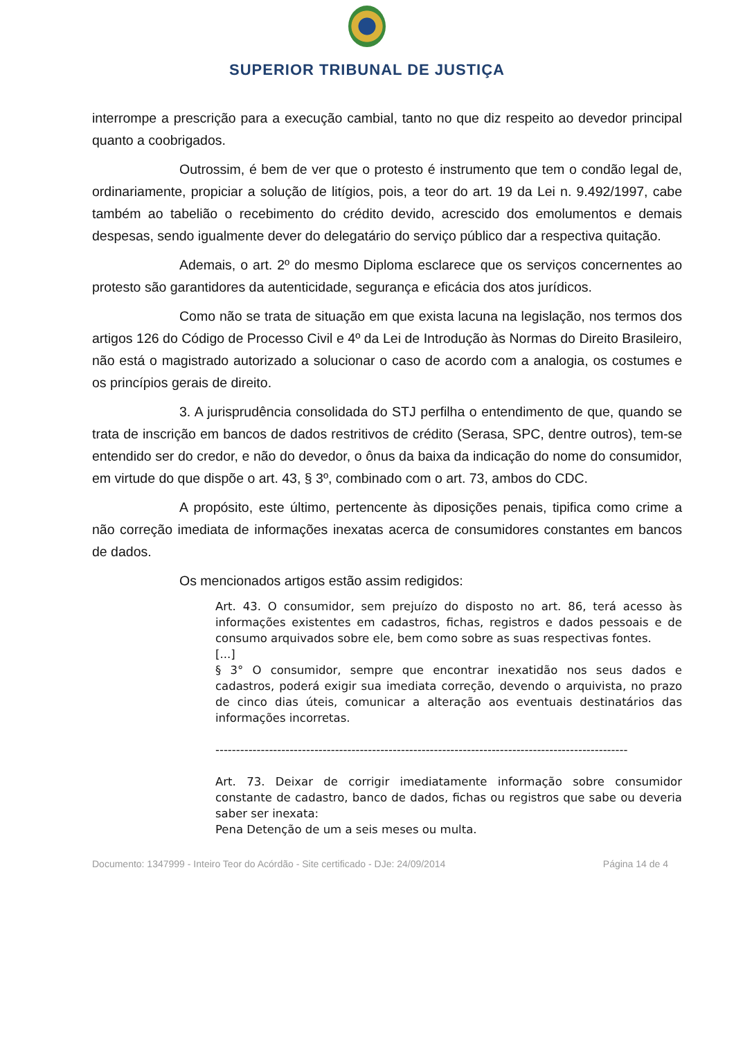SUPERIOR TRIBUNAL DE JUSTIÇA
interrompe a prescrição para a execução cambial, tanto no que diz respeito ao devedor principal quanto a coobrigados.
Outrossim, é bem de ver que o protesto é instrumento que tem o condão legal de, ordinariamente, propiciar a solução de litígios, pois, a teor do art. 19 da Lei n. 9.492/1997, cabe também ao tabelião o recebimento do crédito devido, acrescido dos emolumentos e demais despesas, sendo igualmente dever do delegatário do serviço público dar a respectiva quitação.
Ademais, o art. 2º do mesmo Diploma esclarece que os serviços concernentes ao protesto são garantidores da autenticidade, segurança e eficácia dos atos jurídicos.
Como não se trata de situação em que exista lacuna na legislação, nos termos dos artigos 126 do Código de Processo Civil e 4º da Lei de Introdução às Normas do Direito Brasileiro, não está o magistrado autorizado a solucionar o caso de acordo com a analogia, os costumes e os princípios gerais de direito.
3. A jurisprudência consolidada do STJ perfilha o entendimento de que, quando se trata de inscrição em bancos de dados restritivos de crédito (Serasa, SPC, dentre outros), tem-se entendido ser do credor, e não do devedor, o ônus da baixa da indicação do nome do consumidor, em virtude do que dispõe o art. 43, § 3º, combinado com o art. 73, ambos do CDC.
A propósito, este último, pertencente às diposições penais, tipifica como crime a não correção imediata de informações inexatas acerca de consumidores constantes em bancos de dados.
Os mencionados artigos estão assim redigidos:
Art. 43. O consumidor, sem prejuízo do disposto no art. 86, terá acesso às informações existentes em cadastros, fichas, registros e dados pessoais e de consumo arquivados sobre ele, bem como sobre as suas respectivas fontes.
[...]
§ 3° O consumidor, sempre que encontrar inexatidão nos seus dados e cadastros, poderá exigir sua imediata correção, devendo o arquivista, no prazo de cinco dias úteis, comunicar a alteração aos eventuais destinatários das informações incorretas.
----------------------------------------------------------------------------------------------------
Art. 73. Deixar de corrigir imediatamente informação sobre consumidor constante de cadastro, banco de dados, fichas ou registros que sabe ou deveria saber ser inexata:
Pena Detenção de um a seis meses ou multa.
Documento: 1347999 - Inteiro Teor do Acórdão - Site certificado - DJe: 24/09/2014 Página 14 de 4